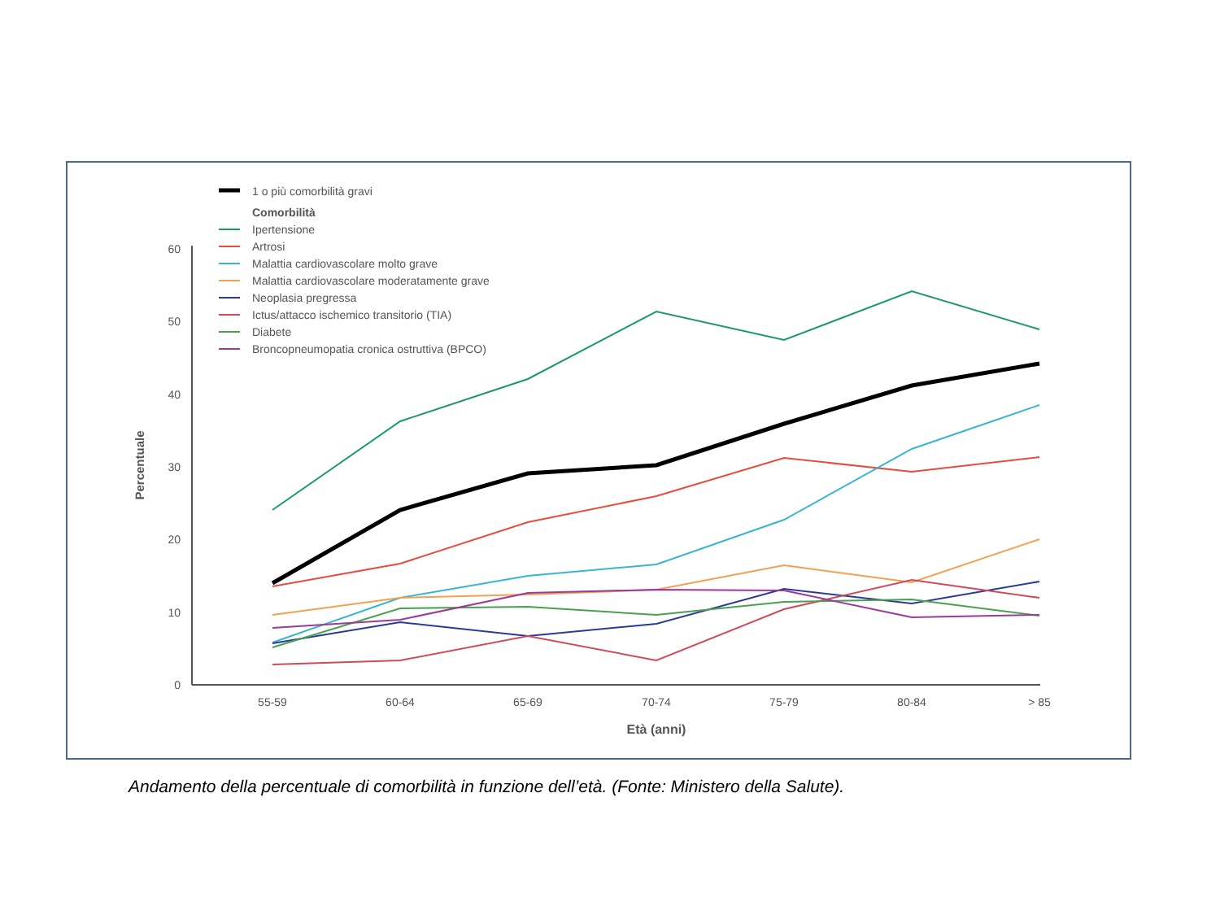1 o più comorbilità gravi
Comorbilità
Ipertensione
Artrosi
Malattia cardiovascolare molto grave
Malattia cardiovascolare moderatamente grave
Neoplasia pregressa
Ictus/attacco ischemico transitorio (TIA)
Diabete
Broncopneumopatia cronica ostruttiva (BPCO)
0
10
20
30
40
50
60
55-59
60-64
65-69
70-74
75-79
80-84
> 85
Età (anni)
Percentuale
Andamento della percentuale di comorbilità in funzione dell’età. (Fonte: Ministero della Salute).